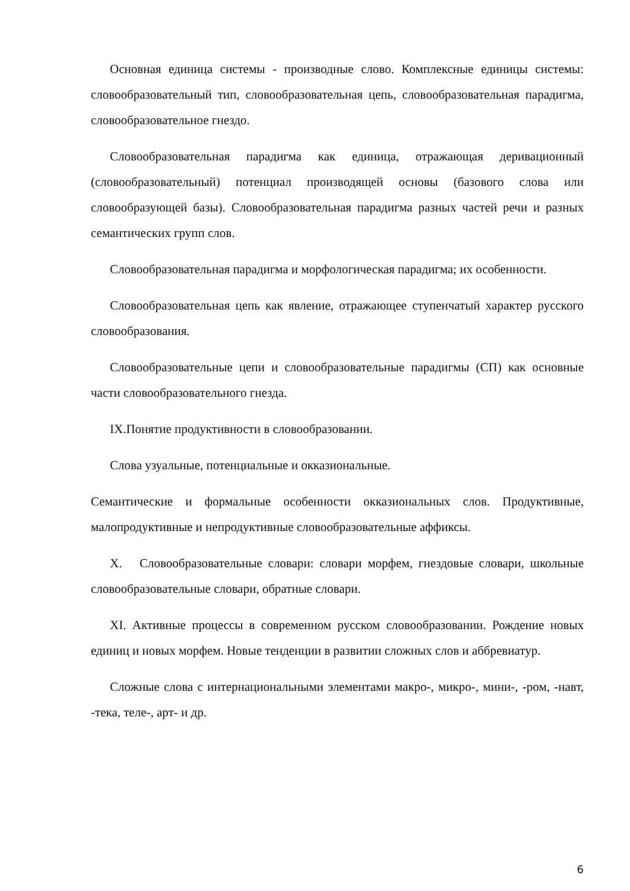Основная единица системы - производные слово. Комплексные единицы системы: словообразовательный тип, словообразовательная цепь, словообразовательная парадигма, словообразовательное гнездо.
Словообразовательная парадигма как единица, отражающая деривационный (словообразовательный) потенциал производящей основы (базового слова или словообразующей базы). Словообразовательная парадигма разных частей речи и разных семантических групп слов.
Словообразовательная парадигма и морфологическая парадигма; их особенности.
Словообразовательная цепь как явление, отражающее ступенчатый характер русского словообразования.
Словообразовательные цепи и словообразовательные парадигмы (СП) как основные части словообразовательного гнезда.
IX.Понятие продуктивности в словообразовании.
Слова узуальные, потенциальные и окказиональные.
Семантические и формальные особенности окказиональных слов. Продуктивные, малопродуктивные и непродуктивные словообразовательные аффиксы.
X. Словообразовательные словари: словари морфем, гнездовые словари, школьные словообразовательные словари, обратные словари.
XI. Активные процессы в современном русском словообразовании. Рождение новых единиц и новых морфем. Новые тенденции в развитии сложных слов и аббревиатур.
Сложные слова с интернациональными элементами макро-, микро-, мини-, -ром, -навт, -тека, теле-, арт- и др.
6